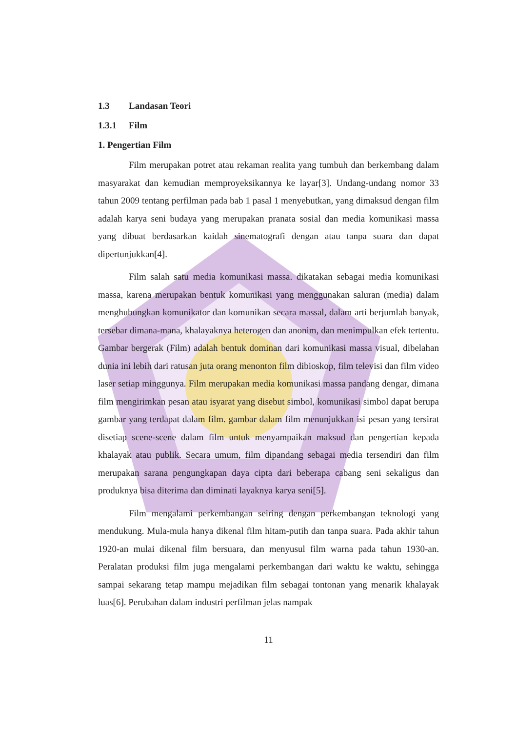1.3 Landasan Teori
1.3.1 Film
1. Pengertian Film
Film merupakan potret atau rekaman realita yang tumbuh dan berkembang dalam masyarakat dan kemudian memproyeksikannya ke layar[3]. Undang-undang nomor 33 tahun 2009 tentang perfilman pada bab 1 pasal 1 menyebutkan, yang dimaksud dengan film adalah karya seni budaya yang merupakan pranata sosial dan media komunikasi massa yang dibuat berdasarkan kaidah sinematografi dengan atau tanpa suara dan dapat dipertunjukkan[4].
Film salah satu media komunikasi massa. dikatakan sebagai media komunikasi massa, karena merupakan bentuk komunikasi yang menggunakan saluran (media) dalam menghubungkan komunikator dan komunikan secara massal, dalam arti berjumlah banyak, tersebar dimana-mana, khalayaknya heterogen dan anonim, dan menimpulkan efek tertentu. Gambar bergerak (Film) adalah bentuk dominan dari komunikasi massa visual, dibelahan dunia ini lebih dari ratusan juta orang menonton film dibioskop, film televisi dan film video laser setiap minggunya. Film merupakan media komunikasi massa pandang dengar, dimana film mengirimkan pesan atau isyarat yang disebut simbol, komunikasi simbol dapat berupa gambar yang terdapat dalam film. gambar dalam film menunjukkan isi pesan yang tersirat disetiap scene-scene dalam film untuk menyampaikan maksud dan pengertian kepada khalayak atau publik. Secara umum, film dipandang sebagai media tersendiri dan film merupakan sarana pengungkapan daya cipta dari beberapa cabang seni sekaligus dan produknya bisa diterima dan diminati layaknya karya seni[5].
Film mengalami perkembangan seiring dengan perkembangan teknologi yang mendukung. Mula-mula hanya dikenal film hitam-putih dan tanpa suara. Pada akhir tahun 1920-an mulai dikenal film bersuara, dan menyusul film warna pada tahun 1930-an. Peralatan produksi film juga mengalami perkembangan dari waktu ke waktu, sehingga sampai sekarang tetap mampu mejadikan film sebagai tontonan yang menarik khalayak luas[6]. Perubahan dalam industri perfilman jelas nampak
11